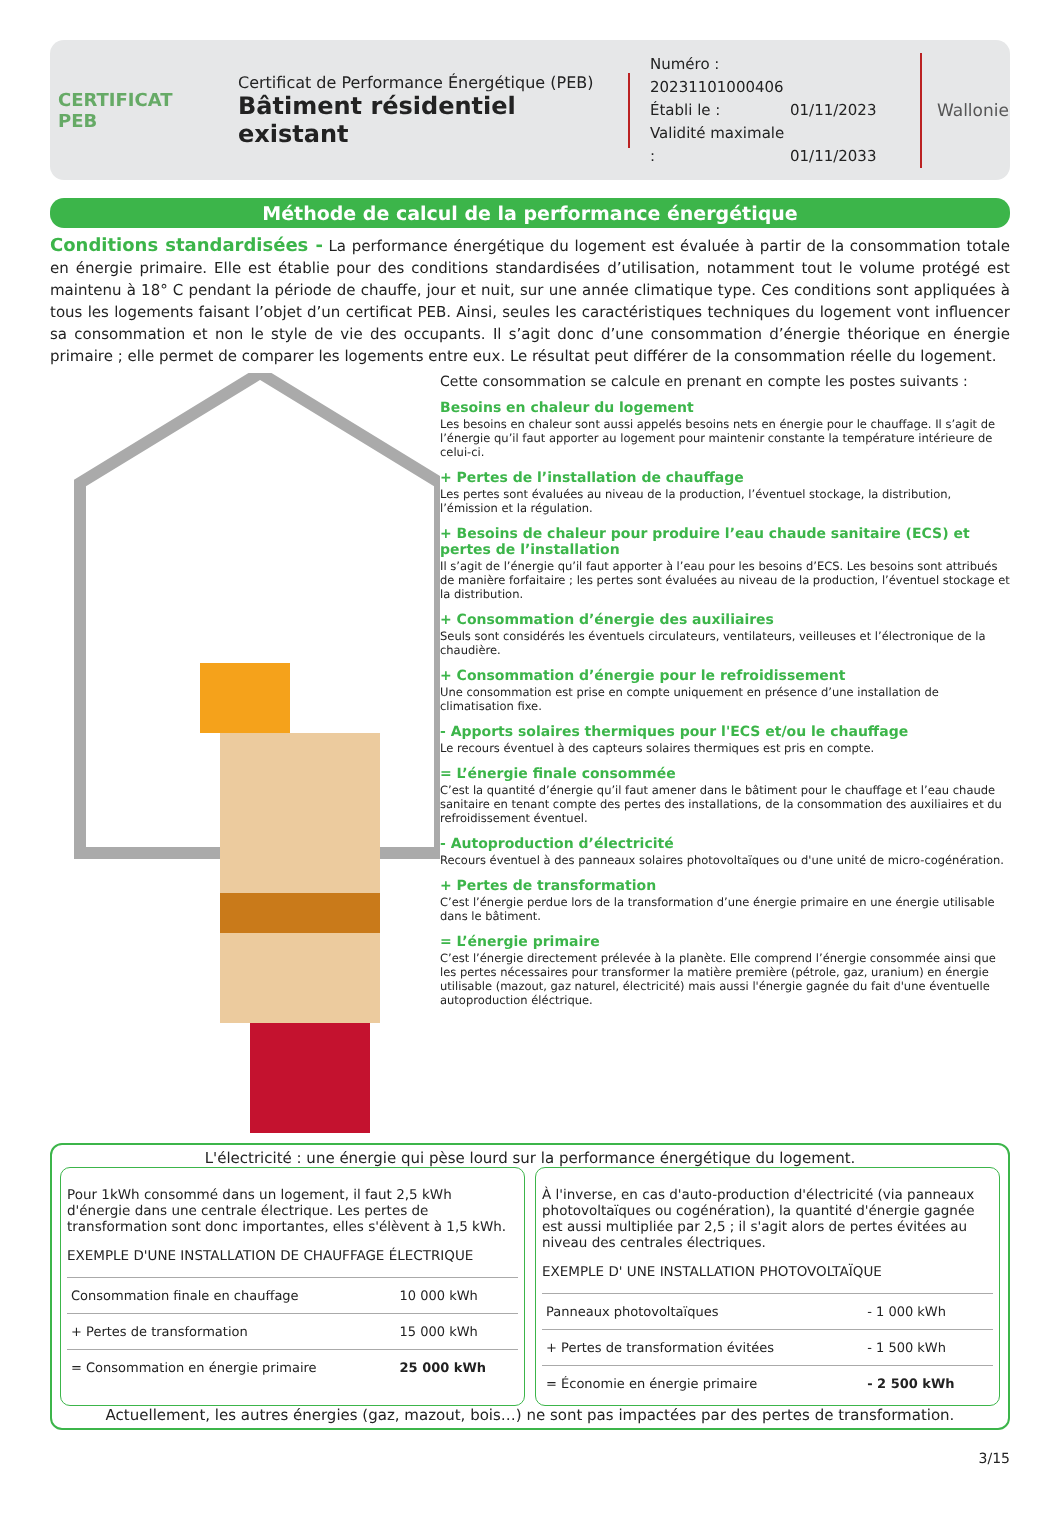CERTIFICAT
PEB
Certificat de Performance Énergétique (PEB)
Bâtiment résidentiel existant
Numéro : 20231101000406
Établi le : 01/11/2023
Validité maximale : 01/11/2033
Wallonie
Méthode de calcul de la performance énergétique
Conditions standardisées - La performance énergétique du logement est évaluée à partir de la consommation totale en énergie primaire. Elle est établie pour des conditions standardisées d’utilisation, notamment tout le volume protégé est maintenu à 18° C pendant la période de chauffe, jour et nuit, sur une année climatique type. Ces conditions sont appliquées à tous les logements faisant l’objet d’un certificat PEB. Ainsi, seules les caractéristiques techniques du logement vont influencer sa consommation et non le style de vie des occupants. Il s’agit donc d’une consommation d’énergie théorique en énergie primaire ; elle permet de comparer les logements entre eux. Le résultat peut différer de la consommation réelle du logement.
Cette consommation se calcule en prenant en compte les postes suivants :
Besoins en chaleur du logement
Les besoins en chaleur sont aussi appelés besoins nets en énergie pour le chauffage. Il s’agit de l’énergie qu’il faut apporter au logement pour maintenir constante la température intérieure de celui-ci.
+ Pertes de l’installation de chauffage
Les pertes sont évaluées au niveau de la production, l’éventuel stockage, la distribution, l’émission et la régulation.
+ Besoins de chaleur pour produire l’eau chaude sanitaire (ECS) et pertes de l’installation
Il s’agit de l’énergie qu’il faut apporter à l’eau pour les besoins d’ECS. Les besoins sont attribués de manière forfaitaire ; les pertes sont évaluées au niveau de la production, l’éventuel stockage et la distribution.
+ Consommation d’énergie des auxiliaires
Seuls sont considérés les éventuels circulateurs, ventilateurs, veilleuses et l’électronique de la chaudière.
+ Consommation d’énergie pour le refroidissement
Une consommation est prise en compte uniquement en présence d’une installation de climatisation fixe.
- Apports solaires thermiques pour l'ECS et/ou le chauffage
Le recours éventuel à des capteurs solaires thermiques est pris en compte.
= L’énergie finale consommée
C’est la quantité d’énergie qu’il faut amener dans le bâtiment pour le chauffage et l’eau chaude sanitaire en tenant compte des pertes des installations, de la consommation des auxiliaires et du refroidissement éventuel.
- Autoproduction d’électricité
Recours éventuel à des panneaux solaires photovoltaïques ou d'une unité de micro-cogénération.
+ Pertes de transformation
C’est l’énergie perdue lors de la transformation d’une énergie primaire en une énergie utilisable dans le bâtiment.
= L’énergie primaire
C’est l’énergie directement prélevée à la planète. Elle comprend l’énergie consommée ainsi que les pertes nécessaires pour transformer la matière première (pétrole, gaz, uranium) en énergie utilisable (mazout, gaz naturel, électricité) mais aussi l'énergie gagnée du fait d'une éventuelle autoproduction éléctrique.
L'électricité : une énergie qui pèse lourd sur la performance énergétique du logement.
Pour 1kWh consommé dans un logement, il faut 2,5 kWh d'énergie dans une centrale électrique. Les pertes de transformation sont donc importantes, elles s'élèvent à 1,5 kWh.
EXEMPLE D'UNE INSTALLATION DE CHAUFFAGE ÉLECTRIQUE
| Consommation finale en chauffage | 10 000 kWh |
| + Pertes de transformation | 15 000 kWh |
| = Consommation en énergie primaire | 25 000 kWh |
À l'inverse, en cas d'auto-production d'électricité (via panneaux photovoltaïques ou cogénération), la quantité d'énergie gagnée est aussi multipliée par 2,5 ; il s'agit alors de pertes évitées au niveau des centrales électriques.
EXEMPLE D' UNE INSTALLATION PHOTOVOLTAÏQUE
| Panneaux photovoltaïques | - 1 000 kWh |
| + Pertes de transformation évitées | - 1 500 kWh |
| = Économie en énergie primaire | - 2 500 kWh |
Actuellement, les autres énergies (gaz, mazout, bois…) ne sont pas impactées par des pertes de transformation.
3/15